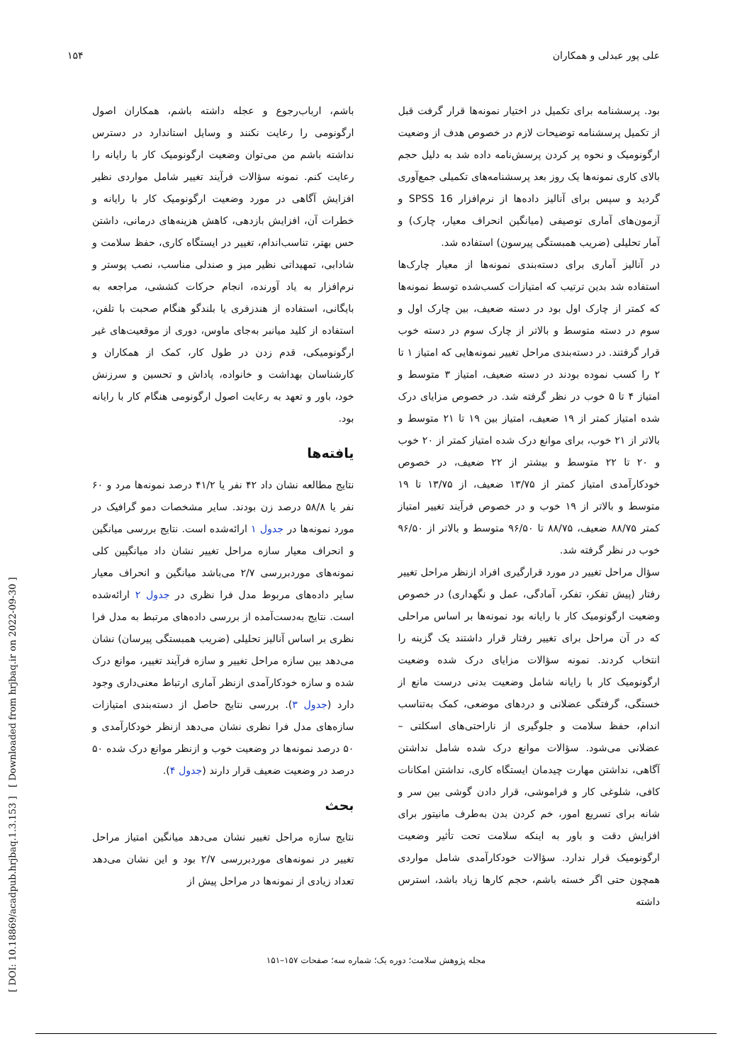علی پور عبدلی و همکاران ۱۵۴
بود. پرسشنامه برای تکمیل در اختیار نمونه‌ها قرار گرفت قبل از تکمیل پرسشنامه توضیحات لازم در خصوص هدف از وضعیت ارگونومیک و نحوه پر کردن پرسش‌نامه داده شد به دلیل حجم بالای کاری نمونه‌ها یک روز بعد پرسشنامه‌های تکمیلی جمع‌آوری گردید و سپس برای آنالیز داده‌ها از نرم‌افزار SPSS 16 و آزمون‌های آماری توصیفی (میانگین انحراف معیار، چارک) و آمار تحلیلی (ضریب همبستگی پیرسون) استفاده شد.
در آنالیز آماری برای دسته‌بندی نمونه‌ها از معیار چارک‌ها استفاده شد بدین ترتیب که امتیازات کسب‌شده توسط نمونه‌ها که کمتر از چارک اول بود در دسته ضعیف، بین چارک اول و سوم در دسته متوسط و بالاتر از چارک سوم در دسته خوب قرار گرفتند. در دسته‌بندی مراحل تغییر نمونه‌هایی که امتیاز ۱ تا ۲ را کسب نموده بودند در دسته ضعیف، امتیاز ۳ متوسط و امتیاز ۴ تا ۵ خوب در نظر گرفته شد. در خصوص مزایای درک شده امتیاز کمتر از ۱۹ ضعیف، امتیاز بین ۱۹ تا ۲۱ متوسط و بالاتر از ۲۱ خوب، برای موانع درک شده امتیاز کمتر از ۲۰ خوب و ۲۰ تا ۲۲ متوسط و بیشتر از ۲۲ ضعیف، در خصوص خودکارآمدی امتیاز کمتر از ۱۳/۷۵ ضعیف، از ۱۳/۷۵ تا ۱۹ متوسط و بالاتر از ۱۹ خوب و در خصوص فرآیند تغییر امتیاز کمتر ۸۸/۷۵ ضعیف، ۸۸/۷۵ تا ۹۶/۵۰ متوسط و بالاتر از ۹۶/۵۰ خوب در نظر گرفته شد.
سؤال مراحل تغییر در مورد قرارگیری افراد ازنظر مراحل تغییر رفتار (پیش تفکر، تفکر، آمادگی، عمل و نگهداری) در خصوص وضعیت ارگونومیک کار با رایانه بود نمونه‌ها بر اساس مراحلی که در آن مراحل برای تغییر رفتار قرار داشتند یک گزینه را انتخاب کردند. نمونه سؤالات مزایای درک شده وضعیت ارگونومیک کار با رایانه شامل وضعیت بدنی درست مانع از خستگی، گرفتگی عضلانی و دردهای موضعی، کمک به‌تناسب اندام، حفظ سلامت و جلوگیری از ناراحتی‌های اسکلتی – عضلانی می‌شود. سؤالات موانع درک شده شامل نداشتن آگاهی، نداشتن مهارت چیدمان ایستگاه کاری، نداشتن امکانات کافی، شلوغی کار و فراموشی، قرار دادن گوشی بین سر و شانه برای تسریع امور، خم کردن بدن به‌طرف مانیتور برای افزایش دقت و باور به اینکه سلامت تحت تأثیر وضعیت ارگونومیک قرار ندارد. سؤالات خودکارآمدی شامل مواردی همچون حتی اگر خسته باشم، حجم کارها زیاد باشد، استرس داشته
باشم، ارباب‌رجوع و عجله داشته باشم، همکاران اصول ارگونومی را رعایت نکنند و وسایل استاندارد در دسترس نداشته باشم من می‌توان وضعیت ارگونومیک کار با رایانه را رعایت کنم. نمونه سؤالات فرآیند تغییر شامل مواردی نظیر افزایش آگاهی در مورد وضعیت ارگونومیک کار با رایانه و خطرات آن، افزایش بازدهی، کاهش هزینه‌های درمانی، داشتن حس بهتر، تناسب‌اندام، تغییر در ایستگاه کاری، حفظ سلامت و شادابی، تمهیداتی نظیر میز و صندلی مناسب، نصب پوستر و نرم‌افزار به یاد آورنده، انجام حرکات کششی، مراجعه به بایگانی، استفاده از هندزفری یا بلندگو هنگام صحبت با تلفن، استفاده از کلید میانبر به‌جای ماوس، دوری از موقعیت‌های غیر ارگونومیکی، قدم زدن در طول کار، کمک از همکاران و کارشناسان بهداشت و خانواده، پاداش و تحسین و سرزنش خود، باور و تعهد به رعایت اصول ارگونومی هنگام کار با رایانه بود.
یافته‌ها
نتایج مطالعه نشان داد ۴۲ نفر یا ۴۱/۲ درصد نمونه‌ها مرد و ۶۰ نفر یا ۵۸/۸ درصد زن بودند. سایر مشخصات دمو گرافیک در مورد نمونه‌ها در جدول ۱ ارائه‌شده است. نتایج بررسی میانگین و انحراف معیار سازه مراحل تغییر نشان داد میانگپین کلی نمونه‌های موردبررسی ۲/۷ می‌باشد میانگین و انحراف معیار سایر داده‌های مربوط مدل فرا نظری در جدول ۲ ارائه‌شده است. نتایج به‌دست‌آمده از بررسی داده‌های مرتبط به مدل فرا نظری بر اساس آنالیز تحلیلی (ضریب همبستگی پیرسان) نشان می‌دهد بین سازه مراحل تغییر و سازه فرآیند تغییر، موانع درک شده و سازه خودکارآمدی ازنظر آماری ارتباط معنی‌داری وجود دارد (جدول ۳). بررسی نتایج حاصل از دسته‌بندی امتیازات سازه‌های مدل فرا نظری نشان می‌دهد ازنظر خودکارآمدی و ۵۰ درصد نمونه‌ها در وضعیت خوب و ازنظر موانع درک شده ۵۰ درصد در وضعیت ضعیف قرار دارند (جدول ۴).
بحث
نتایج سازه مراحل تغییر نشان می‌دهد میانگین امتیاز مراحل تغییر در نمونه‌های موردبررسی ۲/۷ بود و این نشان می‌دهد تعداد زیادی از نمونه‌ها در مراحل پیش از
مجله پژوهش سلامت؛ دوره یک؛ شماره سه؛ صفحات ۱۵۷–۱۵۱
[ DOI: 10.18869/acadpub.hrjbaq.1.3.153 ] [ Downloaded from hrjbaq.ir on 2022-09-30 ]